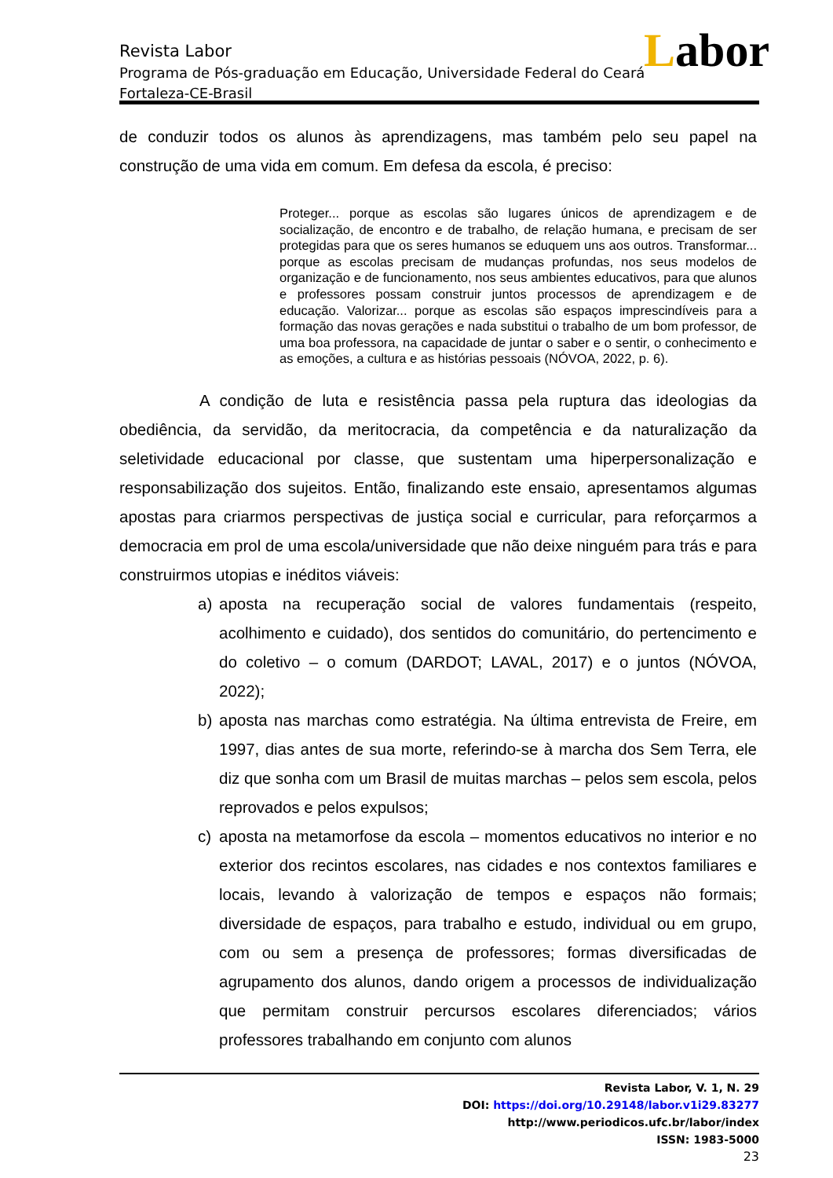Labor
Revista Labor
Programa de Pós-graduação em Educação, Universidade Federal do Ceará
Fortaleza-CE-Brasil
de conduzir todos os alunos às aprendizagens, mas também pelo seu papel na construção de uma vida em comum. Em defesa da escola, é preciso:
Proteger... porque as escolas são lugares únicos de aprendizagem e de socialização, de encontro e de trabalho, de relação humana, e precisam de ser protegidas para que os seres humanos se eduquem uns aos outros. Transformar... porque as escolas precisam de mudanças profundas, nos seus modelos de organização e de funcionamento, nos seus ambientes educativos, para que alunos e professores possam construir juntos processos de aprendizagem e de educação. Valorizar... porque as escolas são espaços imprescindíveis para a formação das novas gerações e nada substitui o trabalho de um bom professor, de uma boa professora, na capacidade de juntar o saber e o sentir, o conhecimento e as emoções, a cultura e as histórias pessoais (NÓVOA, 2022, p. 6).
A condição de luta e resistência passa pela ruptura das ideologias da obediência, da servidão, da meritocracia, da competência e da naturalização da seletividade educacional por classe, que sustentam uma hiperpersonalização e responsabilização dos sujeitos. Então, finalizando este ensaio, apresentamos algumas apostas para criarmos perspectivas de justiça social e curricular, para reforçarmos a democracia em prol de uma escola/universidade que não deixe ninguém para trás e para construirmos utopias e inéditos viáveis:
a) aposta na recuperação social de valores fundamentais (respeito, acolhimento e cuidado), dos sentidos do comunitário, do pertencimento e do coletivo – o comum (DARDOT; LAVAL, 2017) e o juntos (NÓVOA, 2022);
b) aposta nas marchas como estratégia. Na última entrevista de Freire, em 1997, dias antes de sua morte, referindo-se à marcha dos Sem Terra, ele diz que sonha com um Brasil de muitas marchas – pelos sem escola, pelos reprovados e pelos expulsos;
c) aposta na metamorfose da escola – momentos educativos no interior e no exterior dos recintos escolares, nas cidades e nos contextos familiares e locais, levando à valorização de tempos e espaços não formais; diversidade de espaços, para trabalho e estudo, individual ou em grupo, com ou sem a presença de professores; formas diversificadas de agrupamento dos alunos, dando origem a processos de individualização que permitam construir percursos escolares diferenciados; vários professores trabalhando em conjunto com alunos
Revista Labor, V. 1, N. 29
DOI: https://doi.org/10.29148/labor.v1i29.83277
http://www.periodicos.ufc.br/labor/index
ISSN: 1983-5000
23